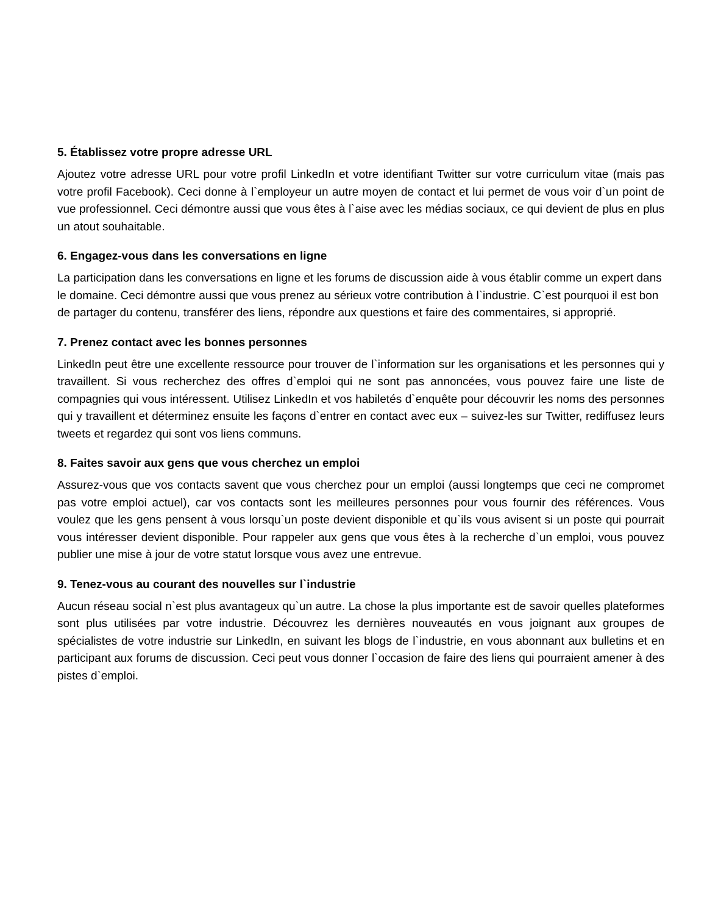5. Établissez votre propre adresse URL
Ajoutez votre adresse URL pour votre profil LinkedIn et votre identifiant Twitter sur votre curriculum vitae (mais pas votre profil Facebook). Ceci donne à l`employeur un autre moyen de contact et lui permet de vous voir d`un point de vue professionnel. Ceci démontre aussi que vous êtes à l`aise avec les médias sociaux, ce qui devient de plus en plus un atout souhaitable.
6. Engagez-vous dans les conversations en ligne
La participation dans les conversations en ligne et les forums de discussion aide à vous établir comme un expert dans le domaine. Ceci démontre aussi que vous prenez au sérieux votre contribution à l`industrie. C`est pourquoi il est bon de partager du contenu, transférer des liens, répondre aux questions et faire des commentaires, si approprié.
7. Prenez contact avec les bonnes personnes
LinkedIn peut être une excellente ressource pour trouver de l`information sur les organisations et les personnes qui y travaillent. Si vous recherchez des offres d`emploi qui ne sont pas annoncées, vous pouvez faire une liste de compagnies qui vous intéressent. Utilisez LinkedIn et vos habiletés d`enquête pour découvrir les noms des personnes qui y travaillent et déterminez ensuite les façons d`entrer en contact avec eux – suivez-les sur Twitter, rediffusez leurs tweets et regardez qui sont vos liens communs.
8. Faites savoir aux gens que vous cherchez un emploi
Assurez-vous que vos contacts savent que vous cherchez pour un emploi (aussi longtemps que ceci ne compromet pas votre emploi actuel), car vos contacts sont les meilleures personnes pour vous fournir des références. Vous voulez que les gens pensent à vous lorsqu`un poste devient disponible et qu`ils vous avisent si un poste qui pourrait vous intéresser devient disponible. Pour rappeler aux gens que vous êtes à la recherche d`un emploi, vous pouvez publier une mise à jour de votre statut lorsque vous avez une entrevue.
9. Tenez-vous au courant des nouvelles sur l`industrie
Aucun réseau social n`est plus avantageux qu`un autre. La chose la plus importante est de savoir quelles plateformes sont plus utilisées par votre industrie. Découvrez les dernières nouveautés en vous joignant aux groupes de spécialistes de votre industrie sur LinkedIn, en suivant les blogs de l`industrie, en vous abonnant aux bulletins et en participant aux forums de discussion. Ceci peut vous donner l`occasion de faire des liens qui pourraient amener à des pistes d`emploi.